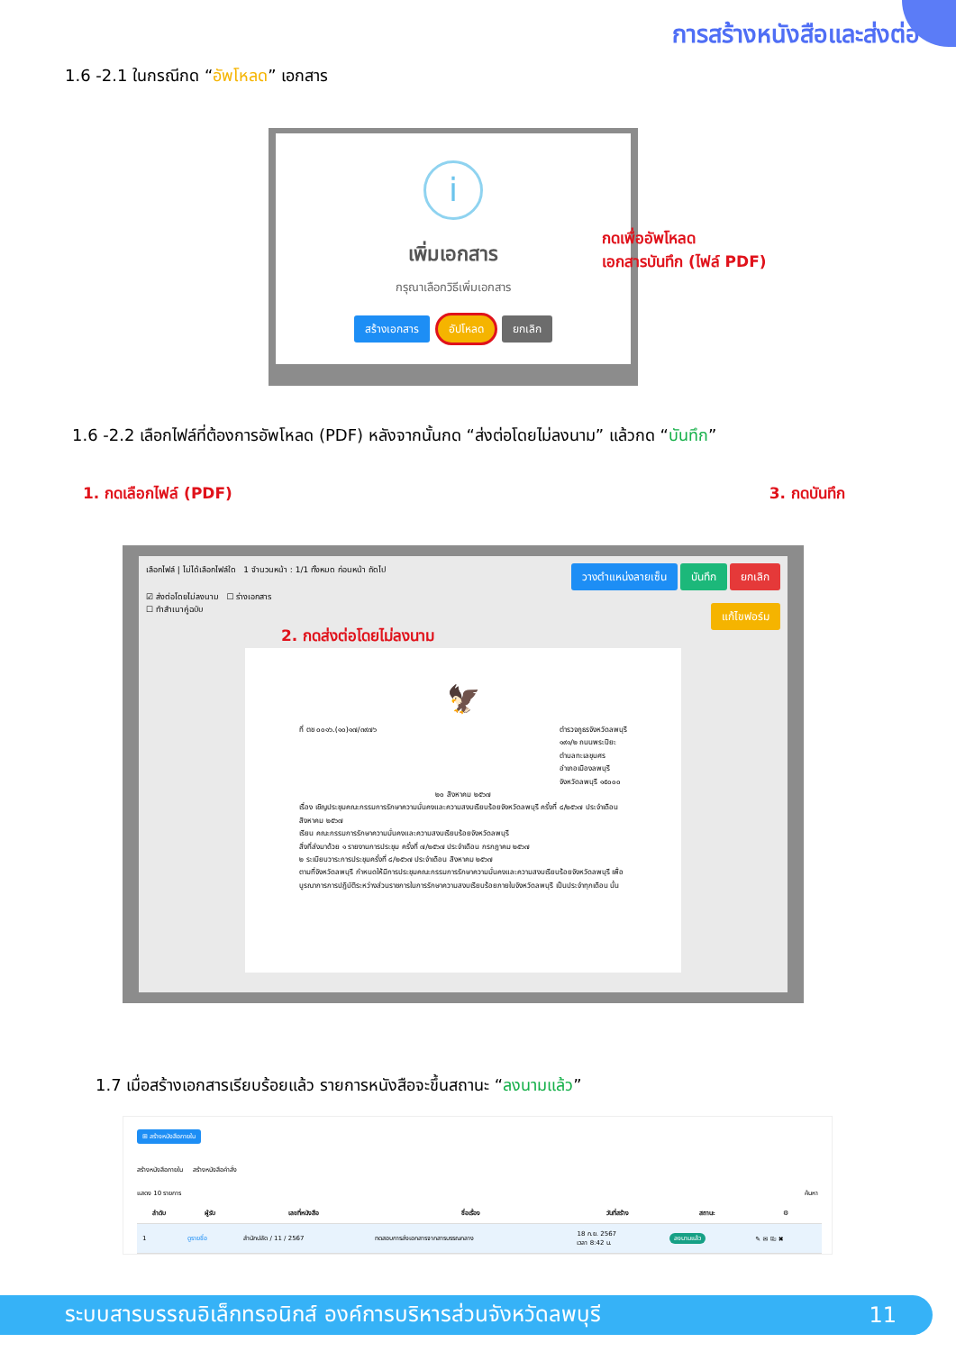การสร้างหนังสือและส่งต่อ
1.6 -2.1 ในกรณีกด “อัพโหลด” เอกสาร
i
เพิ่มเอกสาร
กรุณาเลือกวิธีเพิ่มเอกสาร
สร้างเอกสาร อัปโหลด ยกเลิก
กดเพื่ออัพโหลด
เอกสารบันทึก (ไฟล์ PDF)
1.6 -2.2 เลือกไฟล์ที่ต้องการอัพโหลด (PDF) หลังจากนั้นกด “ส่งต่อโดยไม่ลงนาม” แล้วกด “บันทึก”
1. กดเลือกไฟล์ (PDF) 3. กดบันทึก
เลือกไฟล์ | ไม่ได้เลือกไฟล์ใด 1 จำนวนหน้า : 1/1 ทั้งหมด ก่อนหน้า ถัดไป วางตำแหน่งลายเซ็น บันทึก ยกเลิก
☑ ส่งต่อโดยไม่ลงนาม ☐ ร่างเอกสาร
☐ ทำสำเนาคู่ฉบับ แก้ไขฟอร์ม
2. กดส่งต่อโดยไม่ลงนาม
🦅
ที่ ตช ๐๐๑๖.(๑๐)๑๗/๓๙๗๖ ตำรวจภูธรจังหวัดลพบุรี
๑๙๑/๒ ถนนพระปิยะ
ตำบลทะเลชุบศร
อำเภอเมืองลพบุรี
จังหวัดลพบุรี ๑๕๐๐๐
๒๐ สิงหาคม ๒๕๖๗
เรื่อง เชิญประชุมคณะกรรมการรักษาความมั่นคงและความสงบเรียบร้อยจังหวัดลพบุรี ครั้งที่ ๘/๒๕๖๗ ประจำเดือน สิงหาคม ๒๕๖๗
เรียน คณะกรรมการรักษาความมั่นคงและความสงบเรียบร้อยจังหวัดลพบุรี
สิ่งที่ส่งมาด้วย ๑ รายงานการประชุม ครั้งที่ ๗/๒๕๖๗ ประจำเดือน กรกฎาคม ๒๕๖๗
๒ ระเบียบวาระการประชุมครั้งที่ ๘/๒๕๖๗ ประจำเดือน สิงหาคม ๒๕๖๗
ตามที่จังหวัดลพบุรี กำหนดให้มีการประชุมคณะกรรมการรักษาความมั่นคงและความสงบเรียบร้อยจังหวัดลพบุรี เพื่อบูรณาการการปฏิบัติระหว่างส่วนราชการในการรักษาความสงบเรียบร้อยภายในจังหวัดลพบุรี เป็นประจำทุกเดือน นั้น
1.7 เมื่อสร้างเอกสารเรียบร้อยแล้ว รายการหนังสือจะขึ้นสถานะ “ลงนามแล้ว”
⊞ สร้างหนังสือภายใน
สร้างหนังสือภายใน สร้างหนังสือคำสั่ง
แสดง 10 รายการ ค้นหา
| ลำดับ | ผู้รับ | เลขที่หนังสือ | ชื่อเรื่อง | วันที่สร้าง | สถานะ | ⚙ |
| --- | --- | --- | --- | --- | --- | --- |
| 1 | ดูรายชื่อ | สำนักปลัด / 11 / 2567 | ทดสอบการส่งเอกสารจากสารบรรณกลาง | 18 ก.ย. 2567 เวลา 8:42 น. | ลงนามแล้ว | ✎ ✉ ⎘ ✖ |
ระบบสารบรรณอิเล็กทรอนิกส์ องค์การบริหารส่วนจังหวัดลพบุรี 11